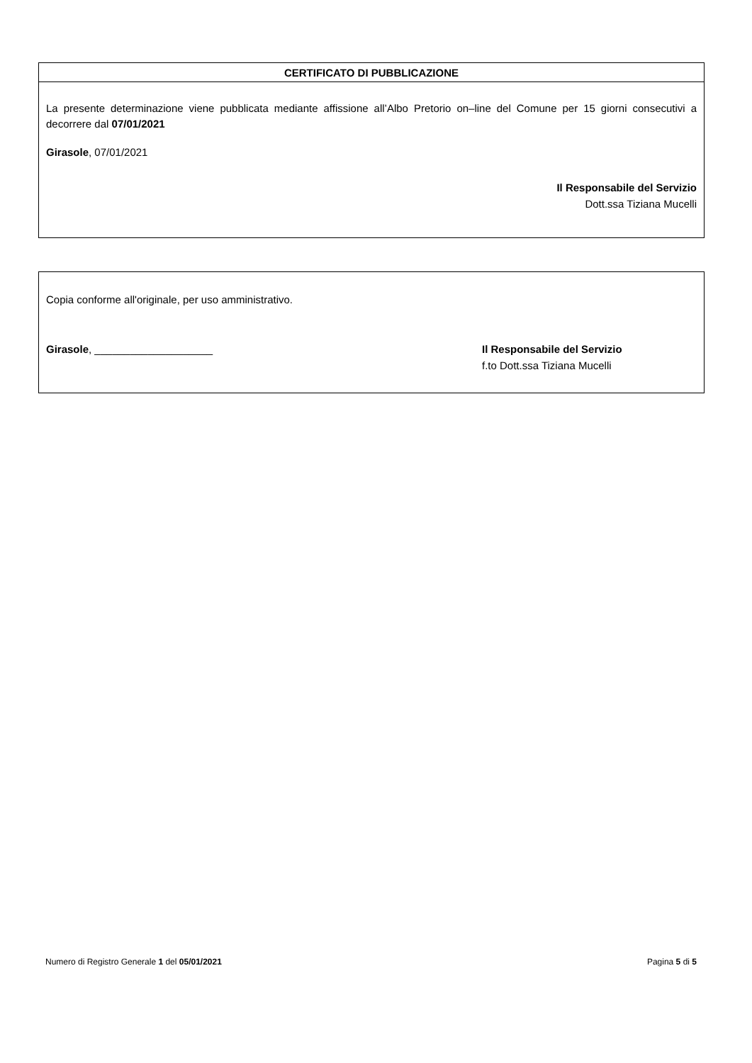CERTIFICATO DI PUBBLICAZIONE
La presente determinazione viene pubblicata mediante affissione all’Albo Pretorio on–line del Comune per 15 giorni consecutivi a decorrere dal 07/01/2021
Girasole, 07/01/2021
Il Responsabile del Servizio
Dott.ssa Tiziana Mucelli
Copia conforme all'originale, per uso amministrativo.
Girasole, ____________________ Il Responsabile del Servizio
f.to Dott.ssa Tiziana Mucelli
Numero di Registro Generale 1 del 05/01/2021 Pagina 5 di 5